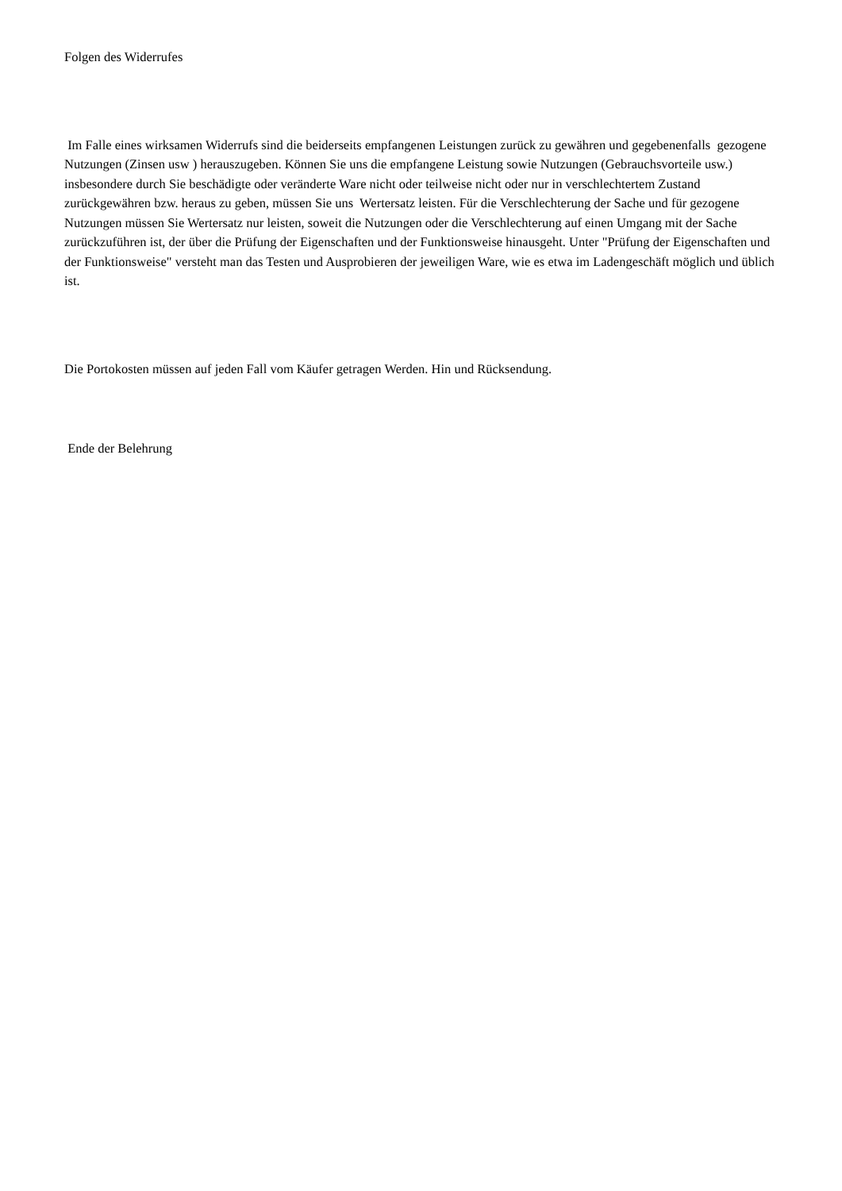Folgen des Widerrufes
Im Falle eines wirksamen Widerrufs sind die beiderseits empfangenen Leistungen zurück zu gewähren und gegebenenfalls gezogene Nutzungen (Zinsen usw ) herauszugeben. Können Sie uns die empfangene Leistung sowie Nutzungen (Gebrauchsvorteile usw.) insbesondere durch Sie beschädigte oder veränderte Ware nicht oder teilweise nicht oder nur in verschlechtertem Zustand zurückgewähren bzw. heraus zu geben, müssen Sie uns Wertersatz leisten. Für die Verschlechterung der Sache und für gezogene Nutzungen müssen Sie Wertersatz nur leisten, soweit die Nutzungen oder die Verschlechterung auf einen Umgang mit der Sache zurückzuführen ist, der über die Prüfung der Eigenschaften und der Funktionsweise hinausgeht. Unter "Prüfung der Eigenschaften und der Funktionsweise" versteht man das Testen und Ausprobieren der jeweiligen Ware, wie es etwa im Ladengeschäft möglich und üblich ist.
Die Portokosten müssen auf jeden Fall vom Käufer getragen Werden. Hin und Rücksendung.
Ende der Belehrung